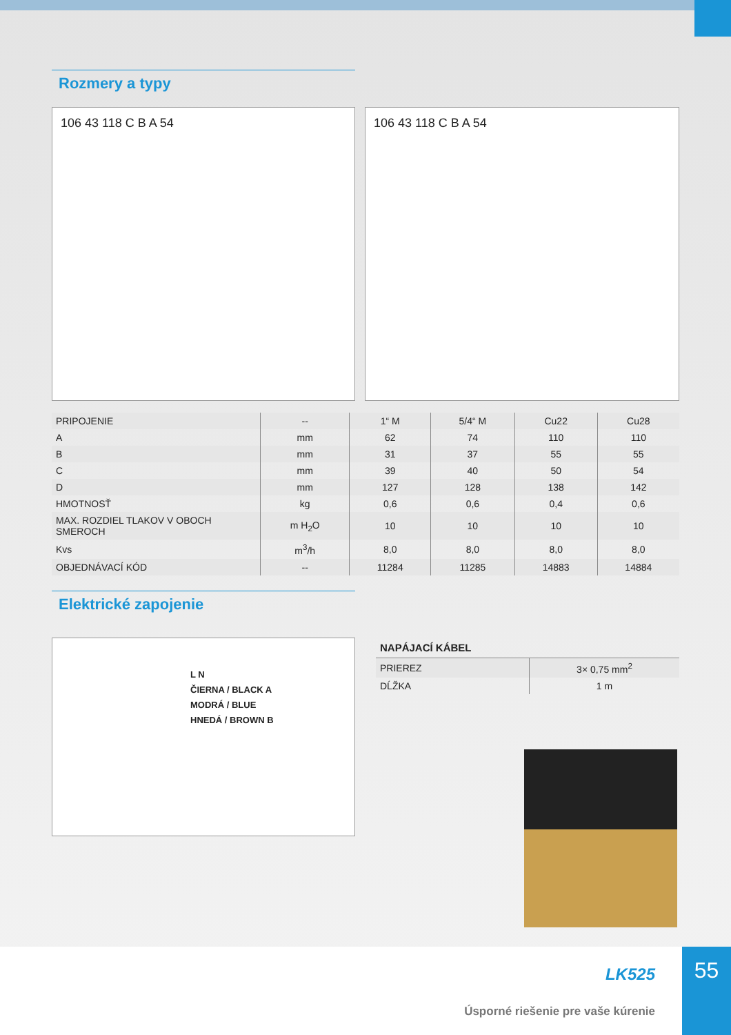Rozmery a typy
106 43 118 C B A 54 106 43 118 C B A 54
| PRIPOJENIE | -- | 1“ M | 5/4“ M | Cu22 | Cu28 |
| A | mm | 62 | 74 | 110 | 110 |
| B | mm | 31 | 37 | 55 | 55 |
| C | mm | 39 | 40 | 50 | 54 |
| D | mm | 127 | 128 | 138 | 142 |
| HMOTNOSŤ | kg | 0,6 | 0,6 | 0,4 | 0,6 |
| MAX. ROZDIEL TLAKOV V OBOCH SMEROCH | m H<sub>2</sub>O | 10 | 10 | 10 | 10 |
| Kvs | m<sup>3</sup>/h | 8,0 | 8,0 | 8,0 | 8,0 |
| OBJEDNÁVACÍ KÓD | -- | 11284 | 11285 | 14883 | 14884 |
Elektrické zapojenie
L N
ČIERNA / BLACK A
MODRÁ / BLUE
HNEDÁ / BROWN B
NAPÁJACÍ KÁBEL
| PRIEREZ | 3× 0,75 mm<sup>2</sup> |
| DĹŽKA | 1 m |
LK525
Úsporné riešenie pre vaše kúrenie
55